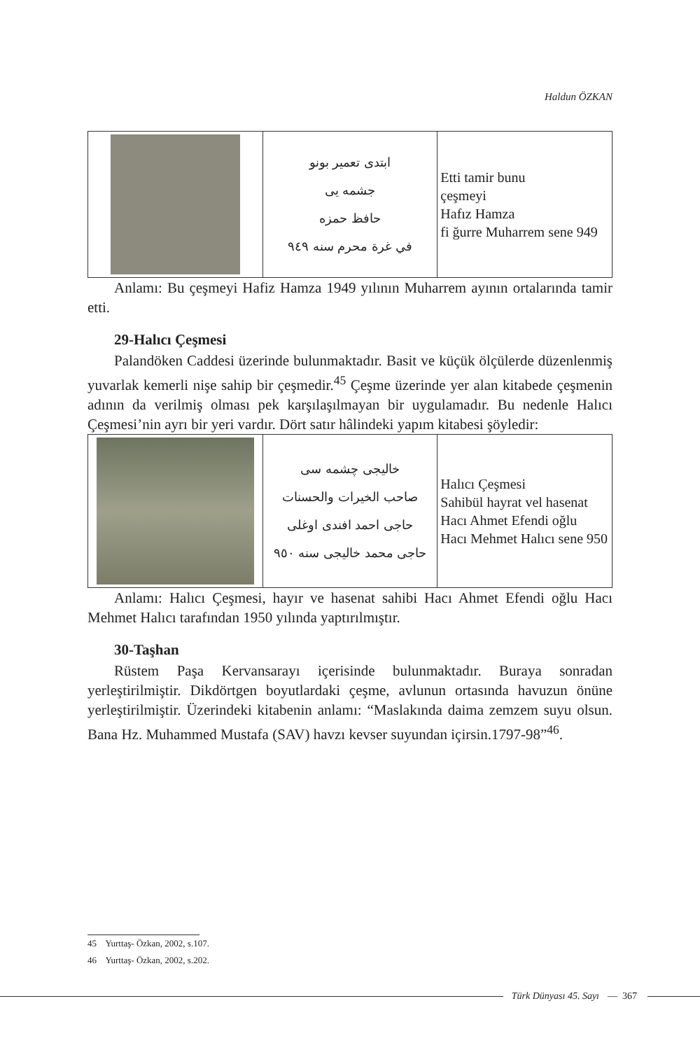Haldun ÖZKAN
| | ابتدى تعمير بونو جشمه يى حافظ حمزه في غرة محرم سنه ٩٤٩ | Etti tamir bunu çeşmeyi Hafız Hamza fi ğurre Muharrem sene 949 |
Anlamı: Bu çeşmeyi Hafiz Hamza 1949 yılının Muharrem ayının ortalarında tamir etti.
29-Halıcı Çeşmesi
Palandöken Caddesi üzerinde bulunmaktadır. Basit ve küçük ölçülerde düzenlenmiş yuvarlak kemerli nişe sahip bir çeşmedir.<sup>45</sup> Çeşme üzerinde yer alan kitabede çeşmenin adının da verilmiş olması pek karşılaşılmayan bir uygulamadır. Bu nedenle Halıcı Çeşmesi’nin ayrı bir yeri vardır. Dört satır hâlindeki yapım kitabesi şöyledir:
| | خاليجى چشمه سى صاحب الخيرات والحسنات حاجى احمد افندى اوغلى حاجى محمد خاليجى سنه ٩٥٠ | Halıcı Çeşmesi Sahibül hayrat vel hasenat Hacı Ahmet Efendi oğlu Hacı Mehmet Halıcı sene 950 |
Anlamı: Halıcı Çeşmesi, hayır ve hasenat sahibi Hacı Ahmet Efendi oğlu Hacı Mehmet Halıcı tarafından 1950 yılında yaptırılmıştır.
30-Taşhan
Rüstem Paşa Kervansarayı içerisinde bulunmaktadır. Buraya sonradan yerleştirilmiştir. Dikdörtgen boyutlardaki çeşme, avlunun ortasında havuzun önüne yerleştirilmiştir. Üzerindeki kitabenin anlamı: “Maslakında daima zemzem suyu olsun. Bana Hz. Muhammed Mustafa (SAV) havzı kevser suyundan içirsin.1797-98”<sup>46</sup>.
45 Yurttaş- Özkan, 2002, s.107.
46 Yurttaş- Özkan, 2002, s.202.
Türk Dünyası 45. Sayı — 367